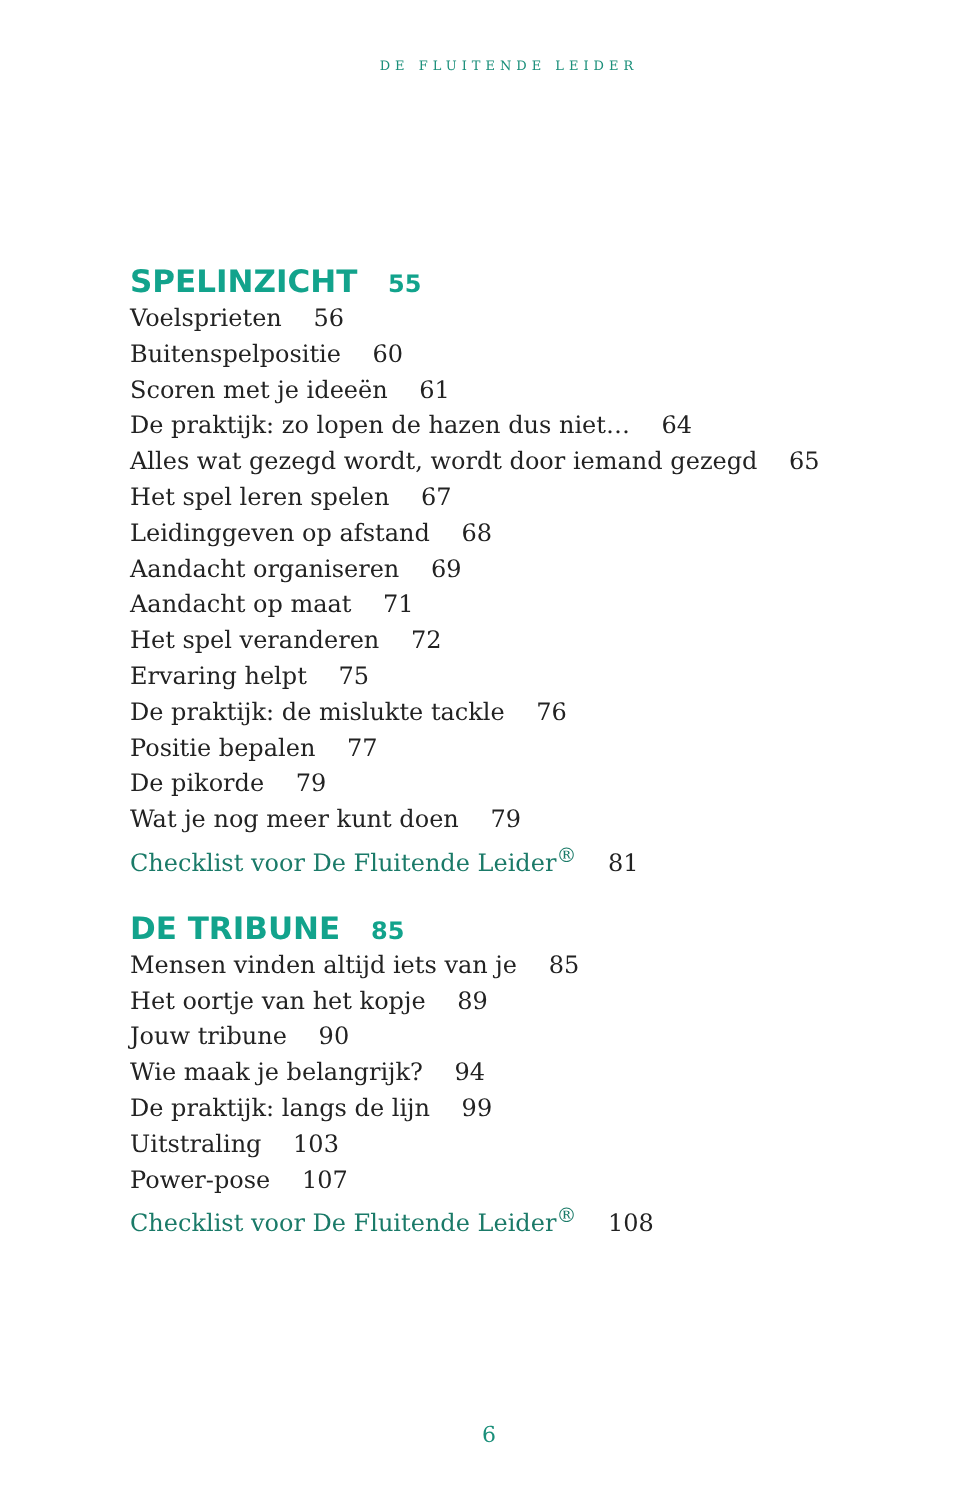DE FLUITENDE LEIDER
SPELINZICHT 55
Voelsprieten 56
Buitenspelpositie 60
Scoren met je ideeën 61
De praktijk: zo lopen de hazen dus niet… 64
Alles wat gezegd wordt, wordt door iemand gezegd 65
Het spel leren spelen 67
Leidinggeven op afstand 68
Aandacht organiseren 69
Aandacht op maat 71
Het spel veranderen 72
Ervaring helpt 75
De praktijk: de mislukte tackle 76
Positie bepalen 77
De pikorde 79
Wat je nog meer kunt doen 79
Checklist voor De Fluitende Leider<sup>®</sup> 81
DE TRIBUNE 85
Mensen vinden altijd iets van je 85
Het oortje van het kopje 89
Jouw tribune 90
Wie maak je belangrijk? 94
De praktijk: langs de lijn 99
Uitstraling 103
Power-pose 107
Checklist voor De Fluitende Leider<sup>®</sup> 108
6